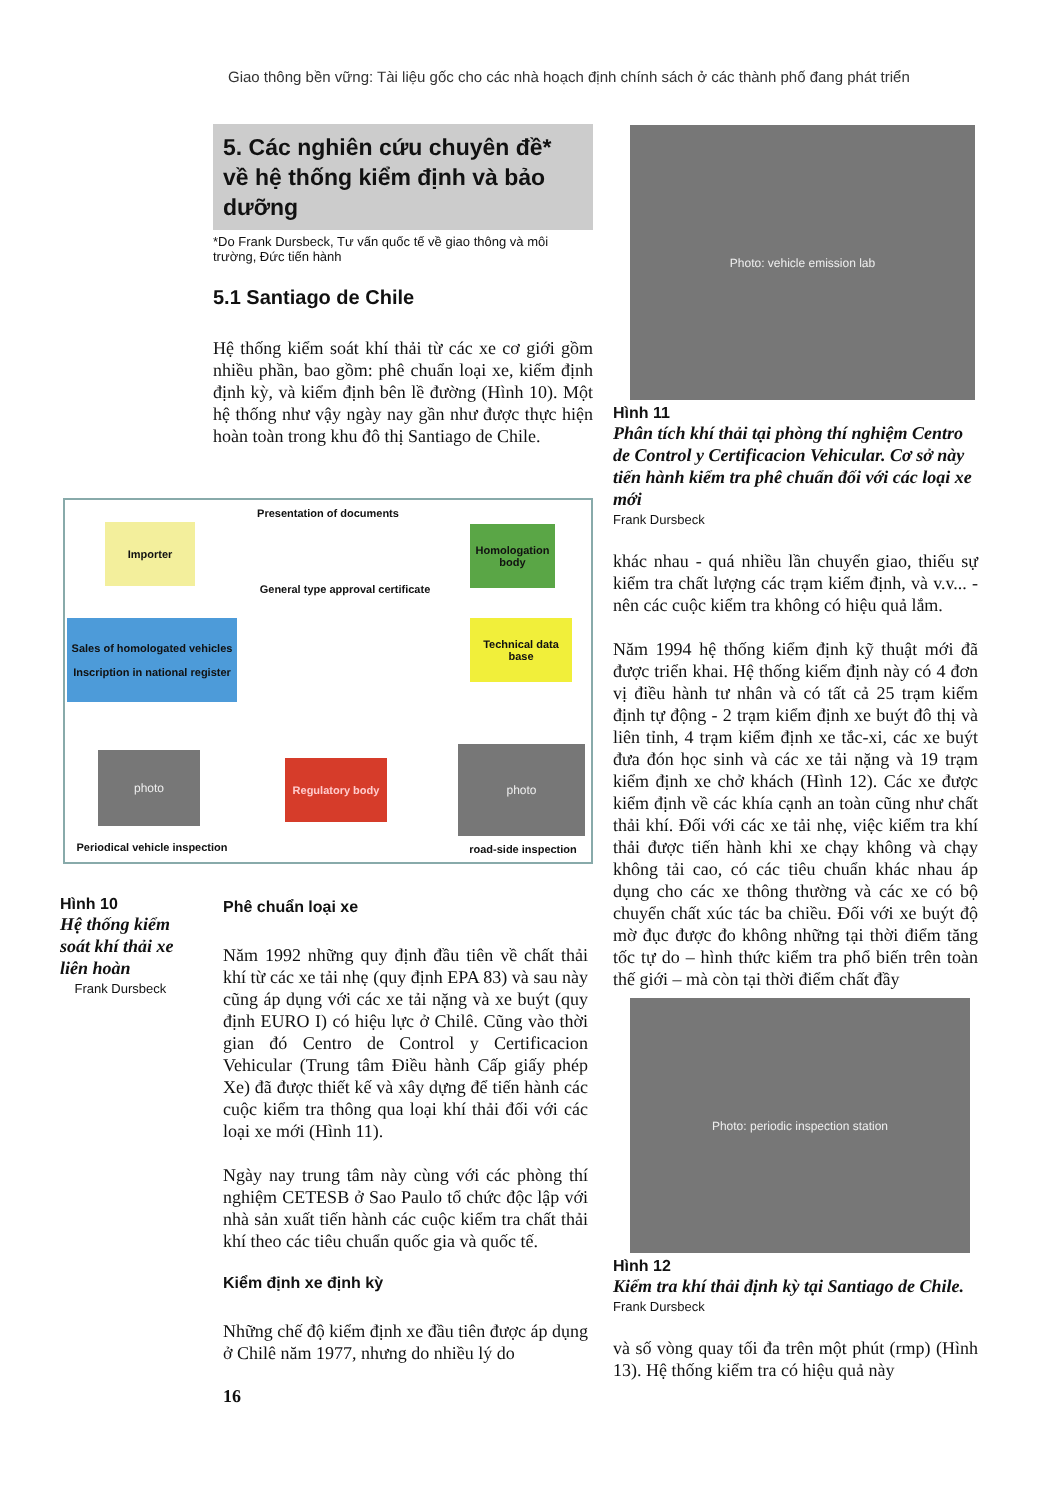Giao thông bền vững: Tài liệu gốc cho các nhà hoạch định chính sách ở các thành phố đang phát triển
5. Các nghiên cứu chuyên đề* về hệ thống kiểm định và bảo dưỡng
*Do Frank Dursbeck, Tư vấn quốc tế về giao thông và môi trường, Đức tiến hành
5.1 Santiago de Chile
Hệ thống kiểm soát khí thải từ các xe cơ giới gồm nhiều phần, bao gồm: phê chuẩn loại xe, kiểm định định kỳ, và kiểm định bên lề đường (Hình 10). Một hệ thống như vậy ngày nay gần như được thực hiện hoàn toàn trong khu đô thị Santiago de Chile.
Presentation of documents
Importer
Homologation body
General type approval certificate
Sales of homologated vehicles
Inscription in national register
Technical data base
Regulatory body
photo photo
Periodical vehicle inspection
road-side inspection
Hình 10
Hệ thống kiểm soát khí thải xe liên hoàn
Frank Dursbeck
Phê chuẩn loại xe
Năm 1992 những quy định đầu tiên về chất thải khí từ các xe tải nhẹ (quy định EPA 83) và sau này cũng áp dụng với các xe tải nặng và xe buýt (quy định EURO I) có hiệu lực ở Chilê. Cũng vào thời gian đó Centro de Control y Certificacion Vehicular (Trung tâm Điều hành Cấp giấy phép Xe) đã được thiết kế và xây dựng để tiến hành các cuộc kiểm tra thông qua loại khí thải đối với các loại xe mới (Hình 11).
Ngày nay trung tâm này cùng với các phòng thí nghiệm CETESB ở Sao Paulo tổ chức độc lập với nhà sản xuất tiến hành các cuộc kiểm tra chất thải khí theo các tiêu chuẩn quốc gia và quốc tế.
Kiểm định xe định kỳ
Những chế độ kiểm định xe đầu tiên được áp dụng ở Chilê năm 1977, nhưng do nhiều lý do
16
Photo: vehicle emission lab
Hình 11
Phân tích khí thải tại phòng thí nghiệm Centro de Control y Certificacion Vehicular. Cơ sở này tiến hành kiểm tra phê chuẩn đối với các loại xe mới
Frank Dursbeck
khác nhau - quá nhiều lần chuyển giao, thiếu sự kiểm tra chất lượng các trạm kiểm định, và v.v... - nên các cuộc kiểm tra không có hiệu quả lắm.
Năm 1994 hệ thống kiểm định kỹ thuật mới đã được triển khai. Hệ thống kiểm định này có 4 đơn vị điều hành tư nhân và có tất cả 25 trạm kiểm định tự động - 2 trạm kiểm định xe buýt đô thị và liên tỉnh, 4 trạm kiểm định xe tắc-xi, các xe buýt đưa đón học sinh và các xe tải nặng và 19 trạm kiểm định xe chở khách (Hình 12). Các xe được kiểm định về các khía cạnh an toàn cũng như chất thải khí. Đối với các xe tải nhẹ, việc kiểm tra khí thải được tiến hành khi xe chạy không và chạy không tải cao, có các tiêu chuẩn khác nhau áp dụng cho các xe thông thường và các xe có bộ chuyển chất xúc tác ba chiều. Đối với xe buýt độ mờ đục được đo không những tại thời điểm tăng tốc tự do – hình thức kiểm tra phổ biến trên toàn thế giới – mà còn tại thời điểm chất đầy
Photo: periodic inspection station
Hình 12
Kiểm tra khí thải định kỳ tại Santiago de Chile.
Frank Dursbeck
và số vòng quay tối đa trên một phút (rmp) (Hình 13). Hệ thống kiểm tra có hiệu quả này